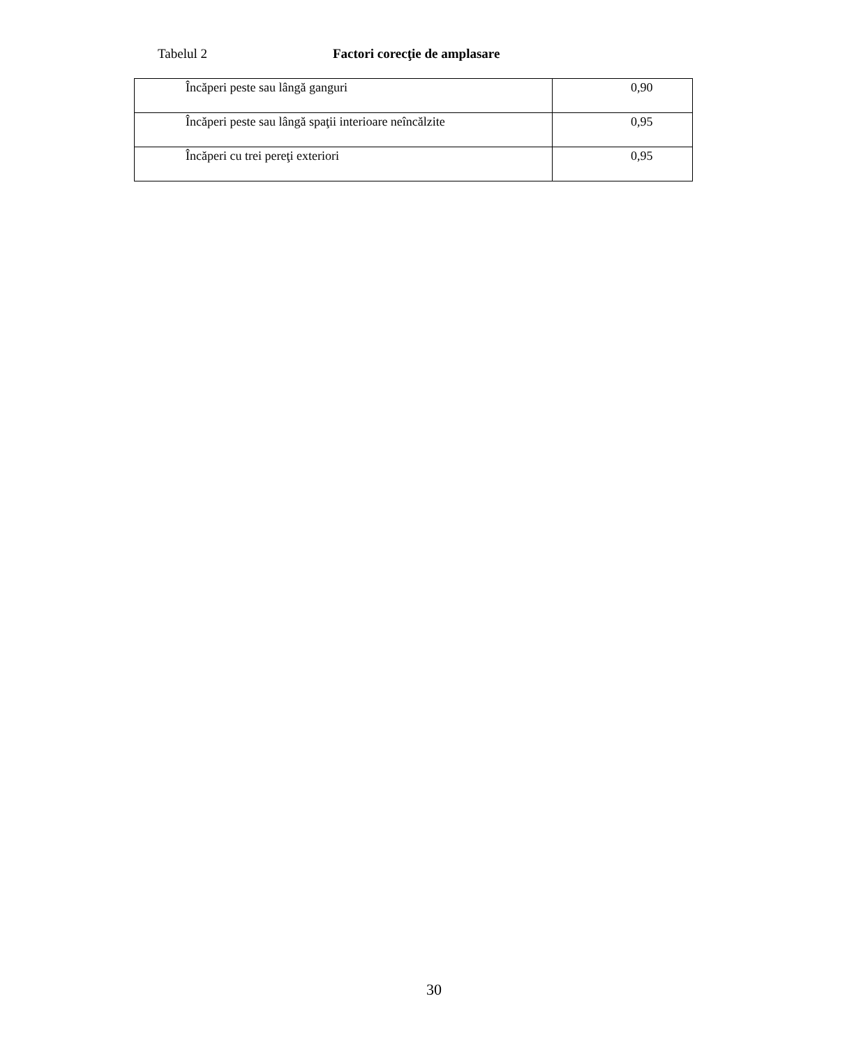Tabelul 2 Factori corecţie de amplasare
| Încăperi peste sau lângă ganguri | 0,90 |
| Încăperi peste sau lângă spaţii interioare neîncălzite | 0,95 |
| Încăperi cu trei pereţi exteriori | 0,95 |
30